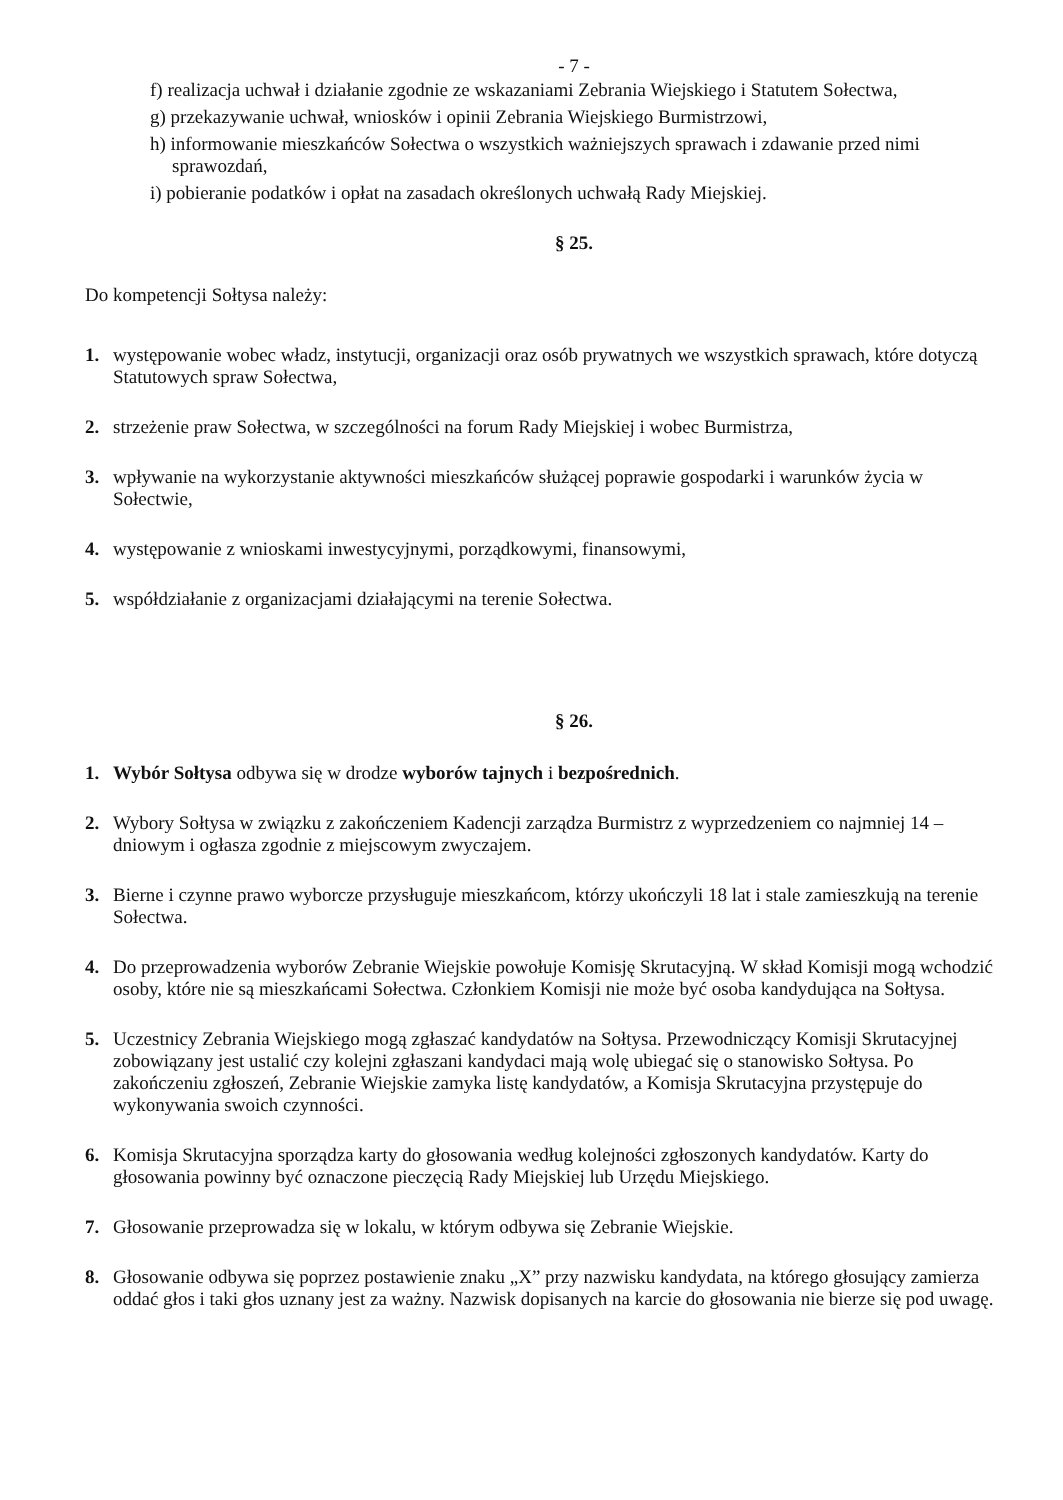- 7 -
f) realizacja uchwał i działanie zgodnie ze wskazaniami Zebrania Wiejskiego i Statutem Sołectwa,
g) przekazywanie uchwał, wniosków i opinii Zebrania Wiejskiego Burmistrzowi,
h) informowanie mieszkańców Sołectwa o wszystkich ważniejszych sprawach i zdawanie przed nimi sprawozdań,
i) pobieranie podatków i opłat na zasadach określonych uchwałą Rady Miejskiej.
§ 25.
Do kompetencji Sołtysa należy:
1. występowanie wobec władz, instytucji, organizacji oraz osób prywatnych we wszystkich sprawach, które dotyczą Statutowych spraw Sołectwa,
2. strzeżenie praw Sołectwa, w szczególności na forum Rady Miejskiej i wobec Burmistrza,
3. wpływanie na wykorzystanie aktywności mieszkańców służącej poprawie gospodarki i warunków życia w Sołectwie,
4. występowanie z wnioskami inwestycyjnymi, porządkowymi, finansowymi,
5. współdziałanie z organizacjami działającymi na terenie Sołectwa.
§ 26.
1. Wybór Sołtysa odbywa się w drodze wyborów tajnych i bezpośrednich.
2. Wybory Sołtysa w związku z zakończeniem Kadencji zarządza Burmistrz z wyprzedzeniem co najmniej 14 – dniowym i ogłasza zgodnie z miejscowym zwyczajem.
3. Bierne i czynne prawo wyborcze przysługuje mieszkańcom, którzy ukończyli 18 lat i stale zamieszkują na terenie Sołectwa.
4. Do przeprowadzenia wyborów Zebranie Wiejskie powołuje Komisję Skrutacyjną. W skład Komisji mogą wchodzić osoby, które nie są mieszkańcami Sołectwa. Członkiem Komisji nie może być osoba kandydująca na Sołtysa.
5. Uczestnicy Zebrania Wiejskiego mogą zgłaszać kandydatów na Sołtysa. Przewodniczący Komisji Skrutacyjnej zobowiązany jest ustalić czy kolejni zgłaszani kandydaci mają wolę ubiegać się o stanowisko Sołtysa. Po zakończeniu zgłoszeń, Zebranie Wiejskie zamyka listę kandydatów, a Komisja Skrutacyjna przystępuje do wykonywania swoich czynności.
6. Komisja Skrutacyjna sporządza karty do głosowania według kolejności zgłoszonych kandydatów. Karty do głosowania powinny być oznaczone pieczęcią Rady Miejskiej lub Urzędu Miejskiego.
7. Głosowanie przeprowadza się w lokalu, w którym odbywa się Zebranie Wiejskie.
8. Głosowanie odbywa się poprzez postawienie znaku „X” przy nazwisku kandydata, na którego głosujący zamierza oddać głos i taki głos uznany jest za ważny. Nazwisk dopisanych na karcie do głosowania nie bierze się pod uwagę.